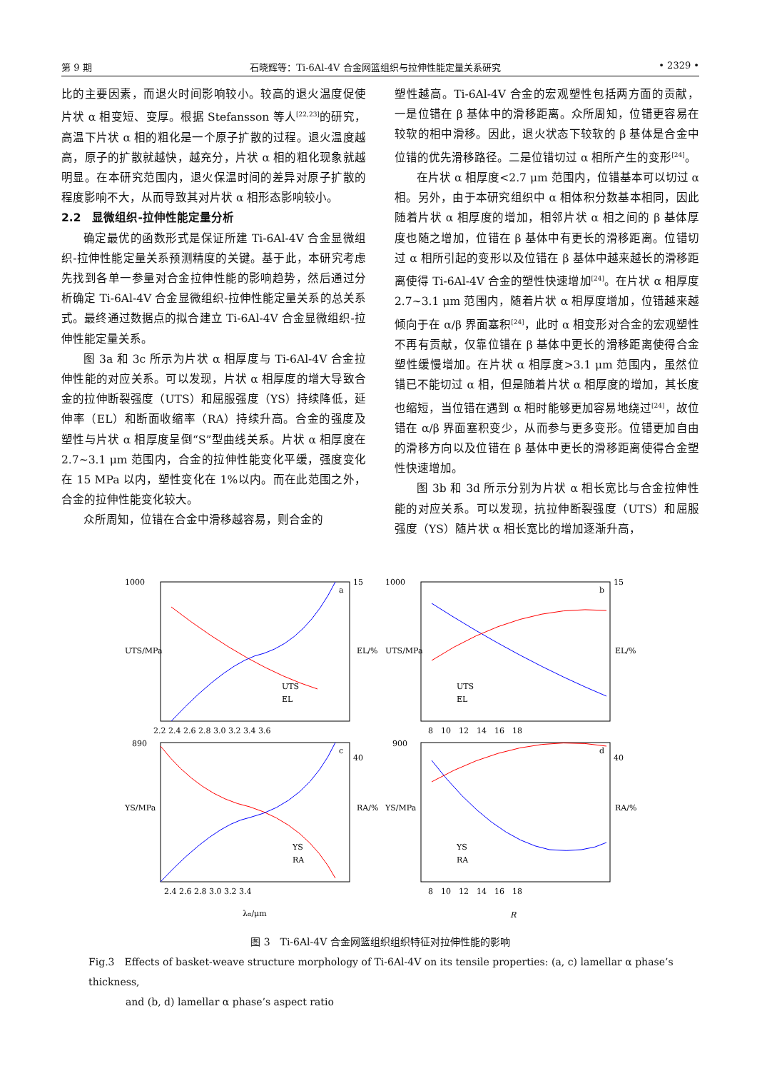第 9 期 石晓辉等：Ti-6Al-4V 合金网篮组织与拉伸性能定量关系研究 • 2329 •
比的主要因素，而退火时间影响较小。较高的退火温度促使片状 α 相变短、变厚。根据 Stefansson 等人<sup>[22,23]</sup>的研究，高温下片状 α 相的粗化是一个原子扩散的过程。退火温度越高，原子的扩散就越快，越充分，片状 α 相的粗化现象就越明显。在本研究范围内，退火保温时间的差异对原子扩散的程度影响不大，从而导致其对片状 α 相形态影响较小。
2.2　显微组织-拉伸性能定量分析
确定最优的函数形式是保证所建 Ti-6Al-4V 合金显微组织-拉伸性能定量关系预测精度的关键。基于此，本研究考虑先找到各单一参量对合金拉伸性能的影响趋势，然后通过分析确定 Ti-6Al-4V 合金显微组织-拉伸性能定量关系的总关系式。最终通过数据点的拟合建立 Ti-6Al-4V 合金显微组织-拉伸性能定量关系。
图 3a 和 3c 所示为片状 α 相厚度与 Ti-6Al-4V 合金拉伸性能的对应关系。可以发现，片状 α 相厚度的增大导致合金的拉伸断裂强度（UTS）和屈服强度（YS）持续降低，延伸率（EL）和断面收缩率（RA）持续升高。合金的强度及塑性与片状 α 相厚度呈倒“S”型曲线关系。片状 α 相厚度在 2.7~3.1 μm 范围内，合金的拉伸性能变化平缓，强度变化在 15 MPa 以内，塑性变化在 1%以内。而在此范围之外，合金的拉伸性能变化较大。
众所周知，位错在合金中滑移越容易，则合金的
塑性越高。Ti-6Al-4V 合金的宏观塑性包括两方面的贡献，一是位错在 β 基体中的滑移距离。众所周知，位错更容易在较软的相中滑移。因此，退火状态下较软的 β 基体是合金中位错的优先滑移路径。二是位错切过 α 相所产生的变形<sup>[24]</sup>。
在片状 α 相厚度<2.7 μm 范围内，位错基本可以切过 α 相。另外，由于本研究组织中 α 相体积分数基本相同，因此随着片状 α 相厚度的增加，相邻片状 α 相之间的 β 基体厚度也随之增加，位错在 β 基体中有更长的滑移距离。位错切过 α 相所引起的变形以及位错在 β 基体中越来越长的滑移距离使得 Ti-6Al-4V 合金的塑性快速增加<sup>[24]</sup>。在片状 α 相厚度 2.7~3.1 μm 范围内，随着片状 α 相厚度增加，位错越来越倾向于在 α/β 界面塞积<sup>[24]</sup>，此时 α 相变形对合金的宏观塑性不再有贡献，仅靠位错在 β 基体中更长的滑移距离使得合金塑性缓慢增加。在片状 α 相厚度>3.1 μm 范围内，虽然位错已不能切过 α 相，但是随着片状 α 相厚度的增加，其长度也缩短，当位错在遇到 α 相时能够更加容易地绕过<sup>[24]</sup>，故位错在 α/β 界面塞积变少，从而参与更多变形。位错更加自由的滑移方向以及位错在 β 基体中更长的滑移距离使得合金塑性快速增加。
图 3b 和 3d 所示分别为片状 α 相长宽比与合金拉伸性能的对应关系。可以发现，抗拉伸断裂强度（UTS）和屈服强度（YS）随片状 α 相长宽比的增加逐渐升高，
1000
15
a
UTS
EL
2.2 2.4 2.6 2.8 3.0 3.2 3.4 3.6
1000
15
b
UTS
EL
8　10　12　14　16　18
890
40
c
YS
RA
2.4 2.6 2.8 3.0 3.2 3.4
900
40
d
YS
RA
8　10　12　14　16　18
UTS/MPa
EL/%
UTS/MPa
EL/%
YS/MPa
RA/%
YS/MPa
RA/%
λα/μm
R
图 3　Ti-6Al-4V 合金网篮组织组织特征对拉伸性能的影响
Fig.3　Effects of basket-weave structure morphology of Ti-6Al-4V on its tensile properties: (a, c) lamellar α phase’s thickness,
and (b, d) lamellar α phase’s aspect ratio